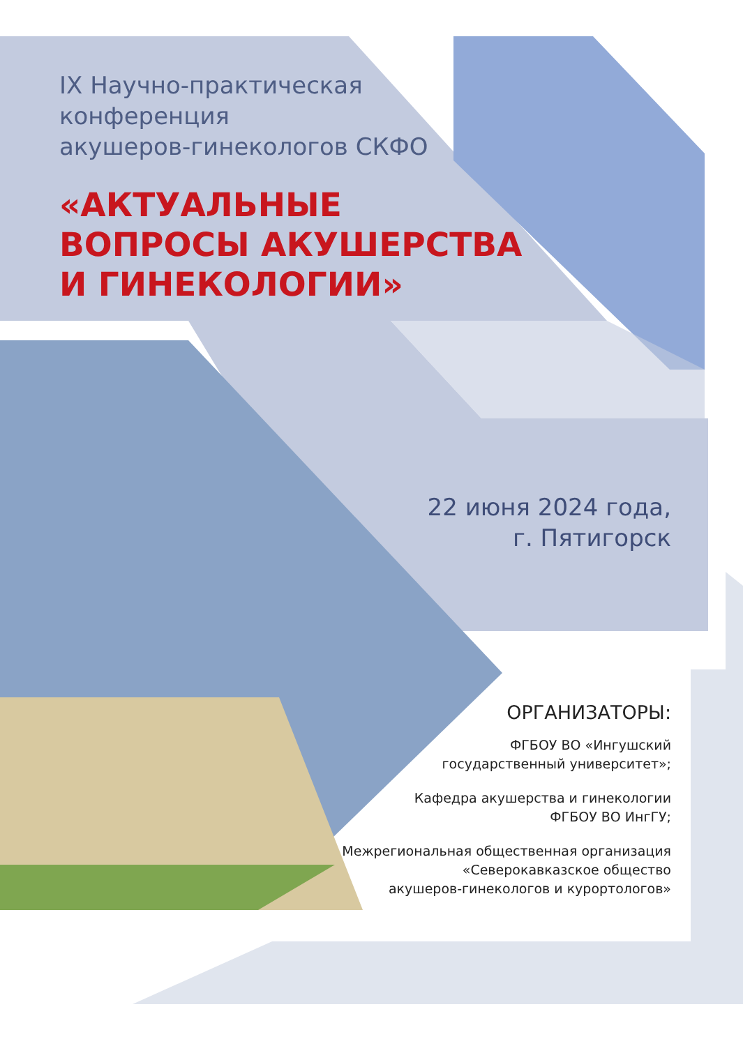IX Научно-практическая
конференция
акушеров-гинекологов СКФО
«АКТУАЛЬНЫЕ
ВОПРОСЫ АКУШЕРСТВА
И ГИНЕКОЛОГИИ»
22 июня 2024 года,
г. Пятигорск
ОРГАНИЗАТОРЫ:
ФГБОУ ВО «Ингушский
государственный университет»;
Кафедра акушерства и гинекологии
ФГБОУ ВО ИнгГУ;
Межрегиональная общественная организация
«Северокавказское общество
акушеров-гинекологов и курортологов»